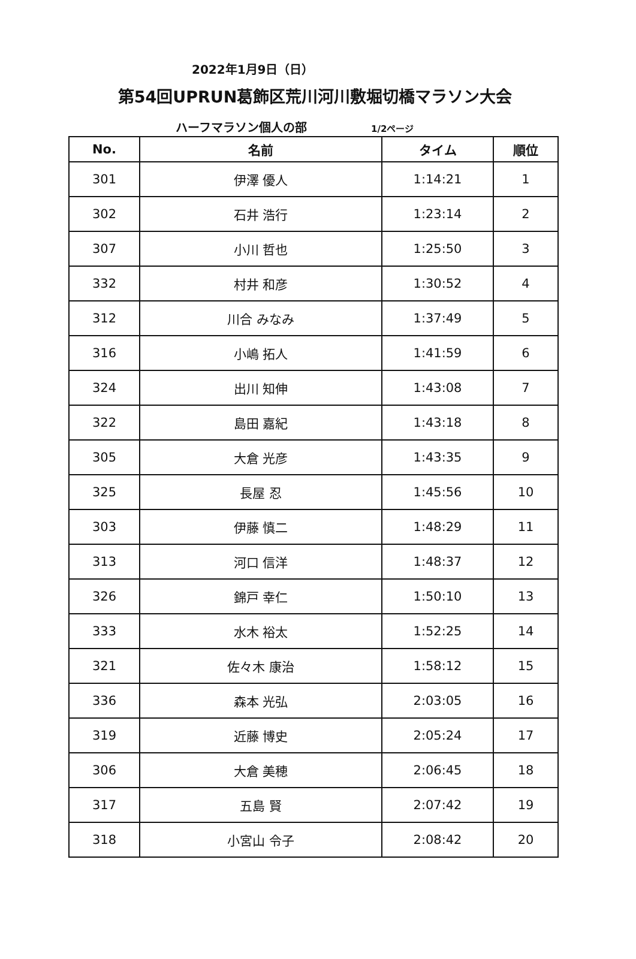2022年1月9日（日）
第54回UPRUN葛飾区荒川河川敷堀切橋マラソン大会
ハーフマラソン個人の部 1/2ページ
| No. | 名前 | タイム | 順位 |
| --- | --- | --- | --- |
| 301 | 伊澤 優人 | 1:14:21 | 1 |
| 302 | 石井 浩行 | 1:23:14 | 2 |
| 307 | 小川 哲也 | 1:25:50 | 3 |
| 332 | 村井 和彦 | 1:30:52 | 4 |
| 312 | 川合 みなみ | 1:37:49 | 5 |
| 316 | 小嶋 拓人 | 1:41:59 | 6 |
| 324 | 出川 知伸 | 1:43:08 | 7 |
| 322 | 島田 嘉紀 | 1:43:18 | 8 |
| 305 | 大倉 光彦 | 1:43:35 | 9 |
| 325 | 長屋 忍 | 1:45:56 | 10 |
| 303 | 伊藤 慎二 | 1:48:29 | 11 |
| 313 | 河口 信洋 | 1:48:37 | 12 |
| 326 | 錦戸 幸仁 | 1:50:10 | 13 |
| 333 | 水木 裕太 | 1:52:25 | 14 |
| 321 | 佐々木 康治 | 1:58:12 | 15 |
| 336 | 森本 光弘 | 2:03:05 | 16 |
| 319 | 近藤 博史 | 2:05:24 | 17 |
| 306 | 大倉 美穂 | 2:06:45 | 18 |
| 317 | 五島 賢 | 2:07:42 | 19 |
| 318 | 小宮山 令子 | 2:08:42 | 20 |